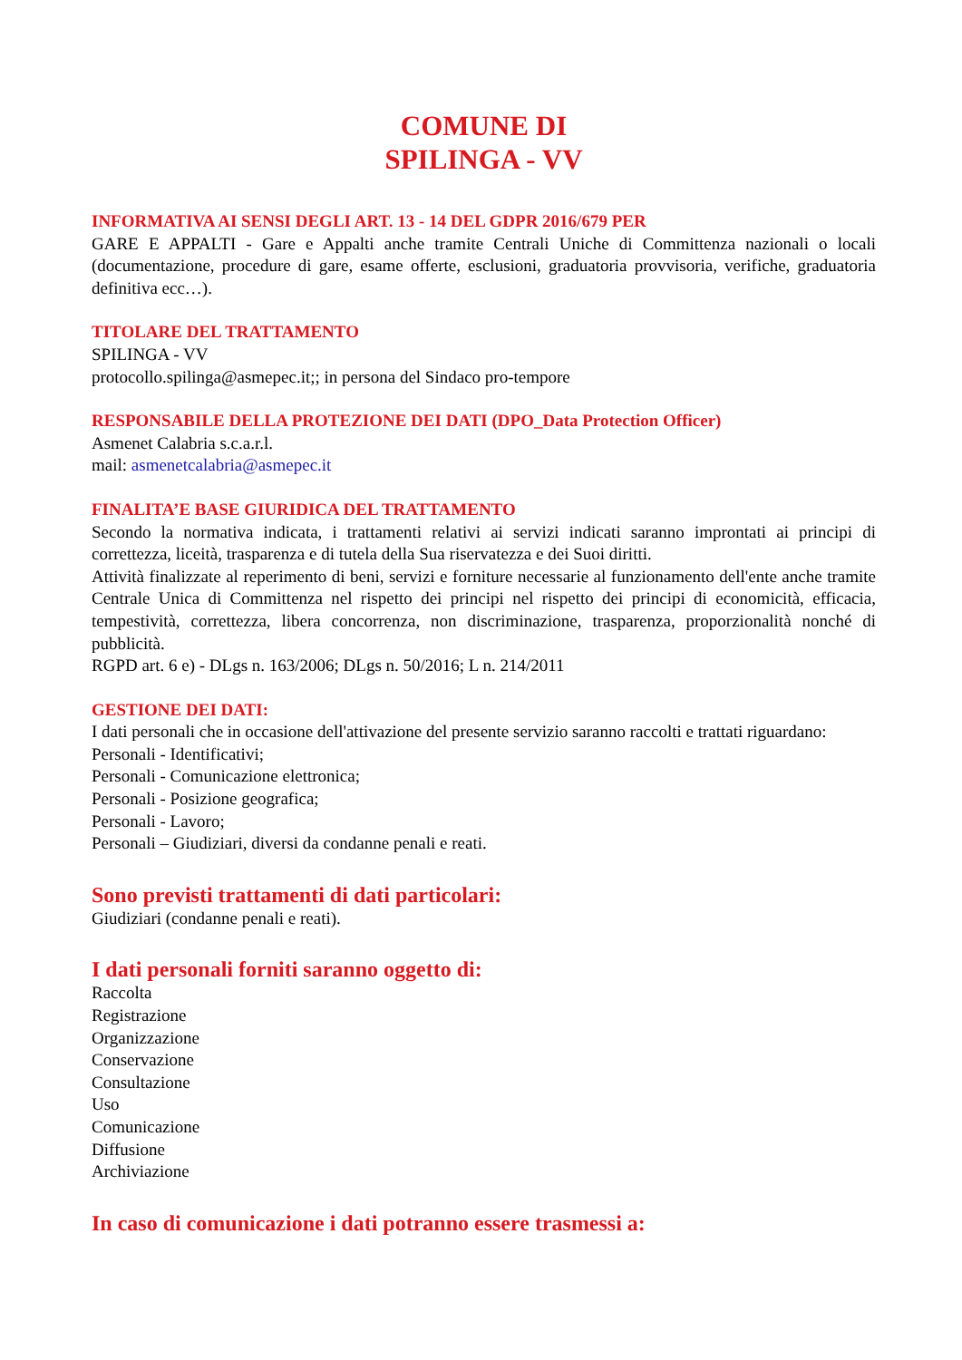COMUNE DI
SPILINGA - VV
INFORMATIVA AI SENSI DEGLI ART. 13 - 14 DEL GDPR 2016/679 PER
GARE E APPALTI - Gare e Appalti anche tramite Centrali Uniche di Committenza nazionali o locali (documentazione, procedure di gare, esame offerte, esclusioni, graduatoria provvisoria, verifiche, graduatoria definitiva ecc…).
TITOLARE DEL TRATTAMENTO
SPILINGA - VV
protocollo.spilinga@asmepec.it;; in persona del Sindaco pro-tempore
RESPONSABILE DELLA PROTEZIONE DEI DATI (DPO_Data Protection Officer)
Asmenet Calabria s.c.a.r.l.
mail: asmenetcalabria@asmepec.it
FINALITA’E BASE GIURIDICA DEL TRATTAMENTO
Secondo la normativa indicata, i trattamenti relativi ai servizi indicati saranno improntati ai principi di correttezza, liceità, trasparenza e di tutela della Sua riservatezza e dei Suoi diritti.
Attività finalizzate al reperimento di beni, servizi e forniture necessarie al funzionamento dell'ente anche tramite Centrale Unica di Committenza nel rispetto dei principi nel rispetto dei principi di economicità, efficacia, tempestività, correttezza, libera concorrenza, non discriminazione, trasparenza, proporzionalità nonché di pubblicità.
RGPD art. 6 e) - DLgs n. 163/2006; DLgs n. 50/2016; L n. 214/2011
GESTIONE DEI DATI:
I dati personali che in occasione dell'attivazione del presente servizio saranno raccolti e trattati riguardano:
Personali - Identificativi;
Personali - Comunicazione elettronica;
Personali - Posizione geografica;
Personali - Lavoro;
Personali – Giudiziari, diversi da condanne penali e reati.
Sono previsti trattamenti di dati particolari:
Giudiziari (condanne penali e reati).
I dati personali forniti saranno oggetto di:
Raccolta
Registrazione
Organizzazione
Conservazione
Consultazione
Uso
Comunicazione
Diffusione
Archiviazione
In caso di comunicazione i dati potranno essere trasmessi a: